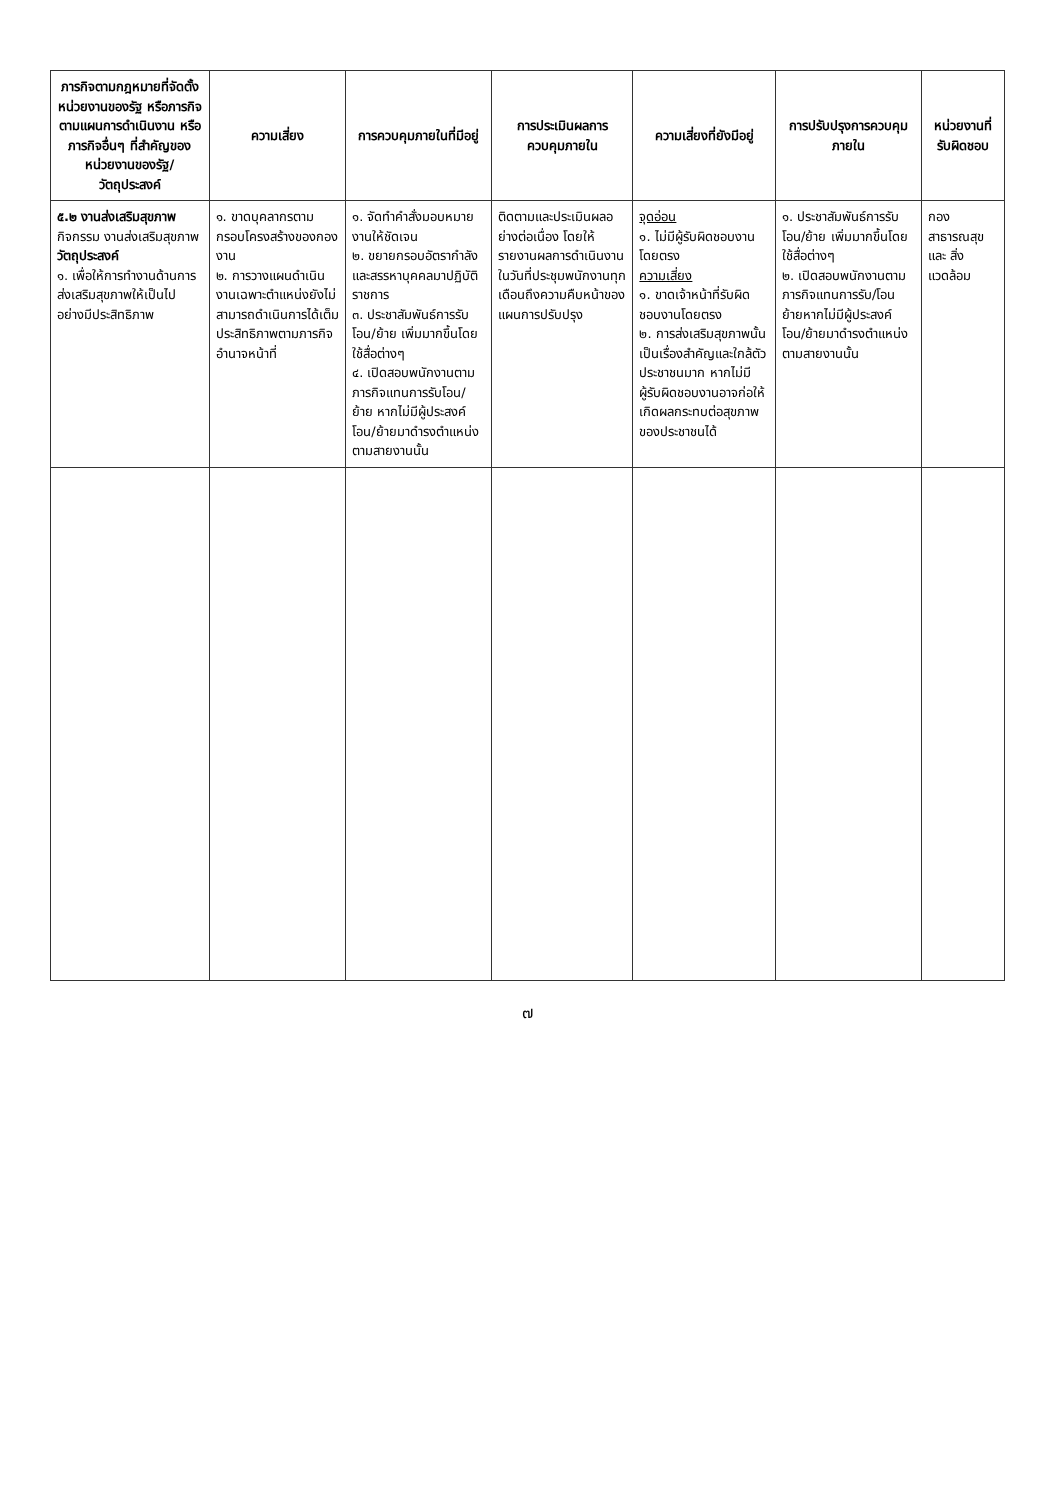| ภารกิจตามกฎหมายที่จัดตั้งหน่วยงานของรัฐ หรือภารกิจตามแผนการดำเนินงาน หรือภารกิจอื่นๆ ที่สำคัญของหน่วยงานของรัฐ/วัตถุประสงค์ | ความเสี่ยง | การควบคุมภายในที่มีอยู่ | การประเมินผลการควบคุมภายใน | ความเสี่ยงที่ยังมีอยู่ | การปรับปรุงการควบคุมภายใน | หน่วยงานที่รับผิดชอบ |
| --- | --- | --- | --- | --- | --- | --- |
| ๕.๒ งานส่งเสริมสุขภาพ กิจกรรม งานส่งเสริมสุขภาพ วัตถุประสงค์ ๑. เพื่อให้การทำงานด้านการส่งเสริมสุขภาพให้เป็นไปอย่างมีประสิทธิภาพ | ๑. ขาดบุคลากรตามกรอบโครงสร้างของกองงาน ๒. การวางแผนดำเนินงานเฉพาะตำแหน่งยังไม่สามารถดำเนินการได้เต็มประสิทธิภาพตามภารกิจอำนาจหน้าที่ | ๑. จัดทำคำสั่งมอบหมายงานให้ชัดเจน ๒. ขยายกรอบอัตรากำลังและสรรหาบุคคลมาปฏิบัติราชการ ๓. ประชาสัมพันธ์การรับโอน/ย้าย เพิ่มมากขึ้นโดยใช้สื่อต่างๆ ๔. เปิดสอบพนักงานตามภารกิจแทนการรับโอน/ย้าย หากไม่มีผู้ประสงค์โอน/ย้ายมาดำรงตำแหน่งตามสายงานนั้น | ติดตามและประเมินผลอย่างต่อเนื่อง โดยให้รายงานผลการดำเนินงานในวันที่ประชุมพนักงานทุกเดือนถึงความคืบหน้าของแผนการปรับปรุง | จุดอ่อน ๑. ไม่มีผู้รับผิดชอบงานโดยตรง ความเสี่ยง ๑. ขาดเจ้าหน้าที่รับผิดชอบงานโดยตรง ๒. การส่งเสริมสุขภาพนั้นเป็นเรื่องสำคัญและใกล้ตัวประชาชนมาก หากไม่มีผู้รับผิดชอบงานอาจก่อให้เกิดผลกระทบต่อสุขภาพของประชาชนได้ | ๑. ประชาสัมพันธ์การรับโอน/ย้าย เพิ่มมากขึ้นโดยใช้สื่อต่างๆ ๒. เปิดสอบพนักงานตามภารกิจแทนการรับ/โอนย้ายหากไม่มีผู้ประสงค์โอน/ย้ายมาดำรงตำแหน่งตามสายงานนั้น | กอง สาธารณสุข และ สิ่งแวดล้อม |
๗